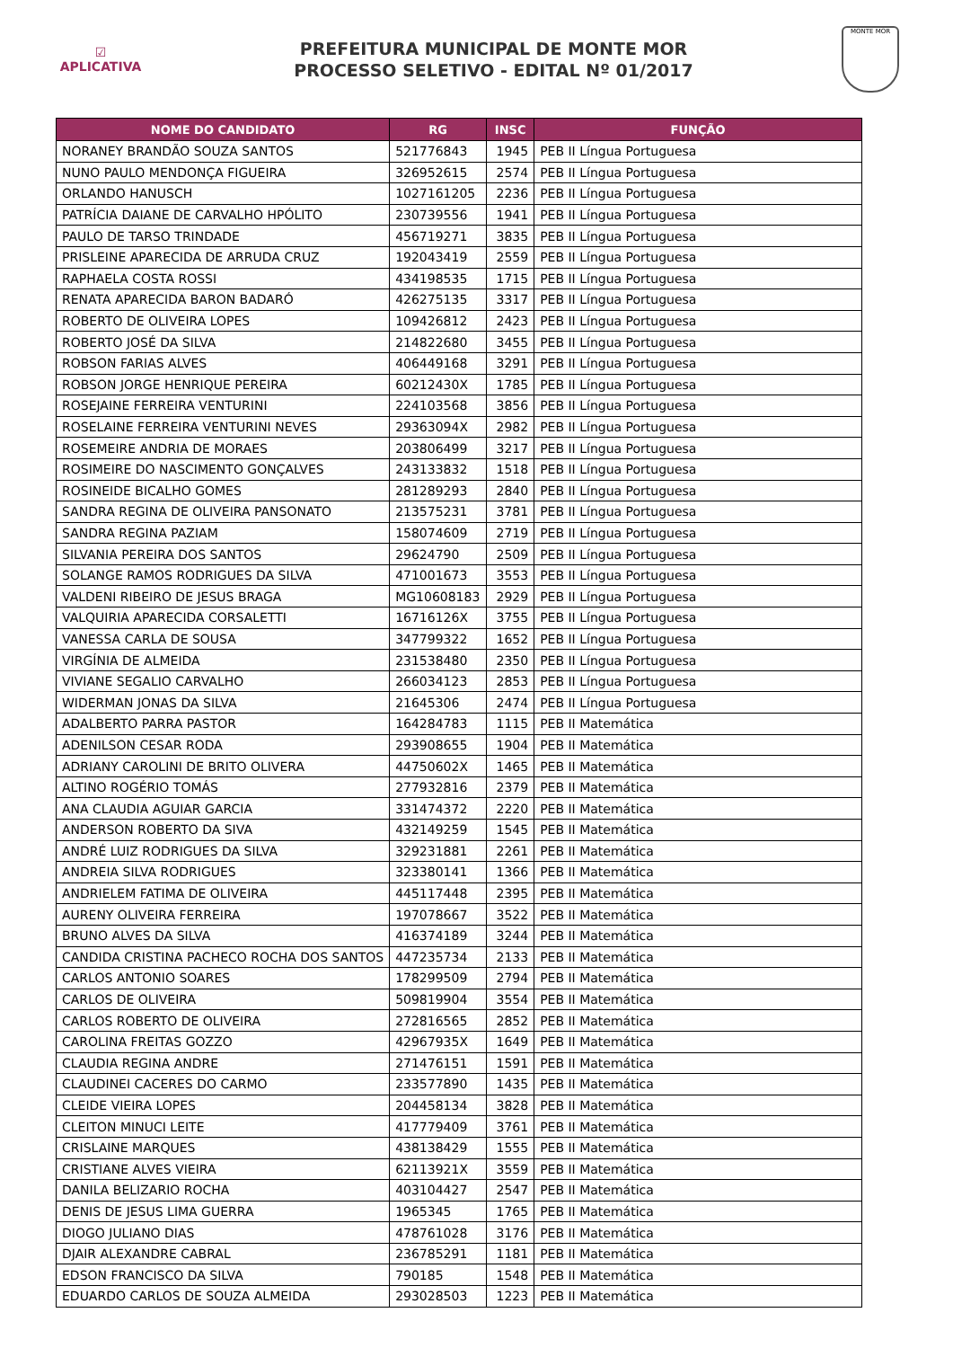☑
APLICATIVA
PREFEITURA MUNICIPAL DE MONTE MOR
PROCESSO SELETIVO - EDITAL Nº 01/2017
MONTE MOR
| NOME DO CANDIDATO | RG | INSC | FUNÇÃO |
| --- | --- | --- | --- |
| NORANEY BRANDÃO SOUZA SANTOS | 521776843 | 1945 | PEB II Língua Portuguesa |
| NUNO PAULO MENDONÇA FIGUEIRA | 326952615 | 2574 | PEB II Língua Portuguesa |
| ORLANDO HANUSCH | 1027161205 | 2236 | PEB II Língua Portuguesa |
| PATRÍCIA DAIANE DE CARVALHO HPÓLITO | 230739556 | 1941 | PEB II Língua Portuguesa |
| PAULO DE TARSO TRINDADE | 456719271 | 3835 | PEB II Língua Portuguesa |
| PRISLEINE APARECIDA DE ARRUDA CRUZ | 192043419 | 2559 | PEB II Língua Portuguesa |
| RAPHAELA COSTA ROSSI | 434198535 | 1715 | PEB II Língua Portuguesa |
| RENATA APARECIDA BARON BADARÓ | 426275135 | 3317 | PEB II Língua Portuguesa |
| ROBERTO DE OLIVEIRA LOPES | 109426812 | 2423 | PEB II Língua Portuguesa |
| ROBERTO JOSÉ DA SILVA | 214822680 | 3455 | PEB II Língua Portuguesa |
| ROBSON FARIAS ALVES | 406449168 | 3291 | PEB II Língua Portuguesa |
| ROBSON JORGE HENRIQUE PEREIRA | 60212430X | 1785 | PEB II Língua Portuguesa |
| ROSEJAINE FERREIRA VENTURINI | 224103568 | 3856 | PEB II Língua Portuguesa |
| ROSELAINE FERREIRA VENTURINI NEVES | 29363094X | 2982 | PEB II Língua Portuguesa |
| ROSEMEIRE ANDRIA DE MORAES | 203806499 | 3217 | PEB II Língua Portuguesa |
| ROSIMEIRE DO NASCIMENTO GONÇALVES | 243133832 | 1518 | PEB II Língua Portuguesa |
| ROSINEIDE BICALHO GOMES | 281289293 | 2840 | PEB II Língua Portuguesa |
| SANDRA REGINA DE OLIVEIRA PANSONATO | 213575231 | 3781 | PEB II Língua Portuguesa |
| SANDRA REGINA PAZIAM | 158074609 | 2719 | PEB II Língua Portuguesa |
| SILVANIA PEREIRA DOS SANTOS | 29624790 | 2509 | PEB II Língua Portuguesa |
| SOLANGE RAMOS RODRIGUES DA SILVA | 471001673 | 3553 | PEB II Língua Portuguesa |
| VALDENI RIBEIRO DE JESUS BRAGA | MG10608183 | 2929 | PEB II Língua Portuguesa |
| VALQUIRIA APARECIDA CORSALETTI | 16716126X | 3755 | PEB II Língua Portuguesa |
| VANESSA CARLA DE SOUSA | 347799322 | 1652 | PEB II Língua Portuguesa |
| VIRGÍNIA DE ALMEIDA | 231538480 | 2350 | PEB II Língua Portuguesa |
| VIVIANE SEGALIO CARVALHO | 266034123 | 2853 | PEB II Língua Portuguesa |
| WIDERMAN JONAS DA SILVA | 21645306 | 2474 | PEB II Língua Portuguesa |
| ADALBERTO PARRA PASTOR | 164284783 | 1115 | PEB II Matemática |
| ADENILSON CESAR RODA | 293908655 | 1904 | PEB II Matemática |
| ADRIANY CAROLINI DE BRITO OLIVERA | 44750602X | 1465 | PEB II Matemática |
| ALTINO ROGÉRIO TOMÁS | 277932816 | 2379 | PEB II Matemática |
| ANA CLAUDIA AGUIAR GARCIA | 331474372 | 2220 | PEB II Matemática |
| ANDERSON ROBERTO DA SIVA | 432149259 | 1545 | PEB II Matemática |
| ANDRÉ LUIZ RODRIGUES DA SILVA | 329231881 | 2261 | PEB II Matemática |
| ANDREIA SILVA RODRIGUES | 323380141 | 1366 | PEB II Matemática |
| ANDRIELEM FATIMA DE OLIVEIRA | 445117448 | 2395 | PEB II Matemática |
| AURENY OLIVEIRA FERREIRA | 197078667 | 3522 | PEB II Matemática |
| BRUNO ALVES DA SILVA | 416374189 | 3244 | PEB II Matemática |
| CANDIDA CRISTINA PACHECO ROCHA DOS SANTOS | 447235734 | 2133 | PEB II Matemática |
| CARLOS ANTONIO SOARES | 178299509 | 2794 | PEB II Matemática |
| CARLOS DE OLIVEIRA | 509819904 | 3554 | PEB II Matemática |
| CARLOS ROBERTO DE OLIVEIRA | 272816565 | 2852 | PEB II Matemática |
| CAROLINA FREITAS GOZZO | 42967935X | 1649 | PEB II Matemática |
| CLAUDIA REGINA ANDRE | 271476151 | 1591 | PEB II Matemática |
| CLAUDINEI CACERES DO CARMO | 233577890 | 1435 | PEB II Matemática |
| CLEIDE VIEIRA LOPES | 204458134 | 3828 | PEB II Matemática |
| CLEITON MINUCI LEITE | 417779409 | 3761 | PEB II Matemática |
| CRISLAINE MARQUES | 438138429 | 1555 | PEB II Matemática |
| CRISTIANE ALVES VIEIRA | 62113921X | 3559 | PEB II Matemática |
| DANILA BELIZARIO ROCHA | 403104427 | 2547 | PEB II Matemática |
| DENIS DE JESUS LIMA GUERRA | 1965345 | 1765 | PEB II Matemática |
| DIOGO JULIANO DIAS | 478761028 | 3176 | PEB II Matemática |
| DJAIR ALEXANDRE CABRAL | 236785291 | 1181 | PEB II Matemática |
| EDSON FRANCISCO DA SILVA | 790185 | 1548 | PEB II Matemática |
| EDUARDO CARLOS DE SOUZA ALMEIDA | 293028503 | 1223 | PEB II Matemática |